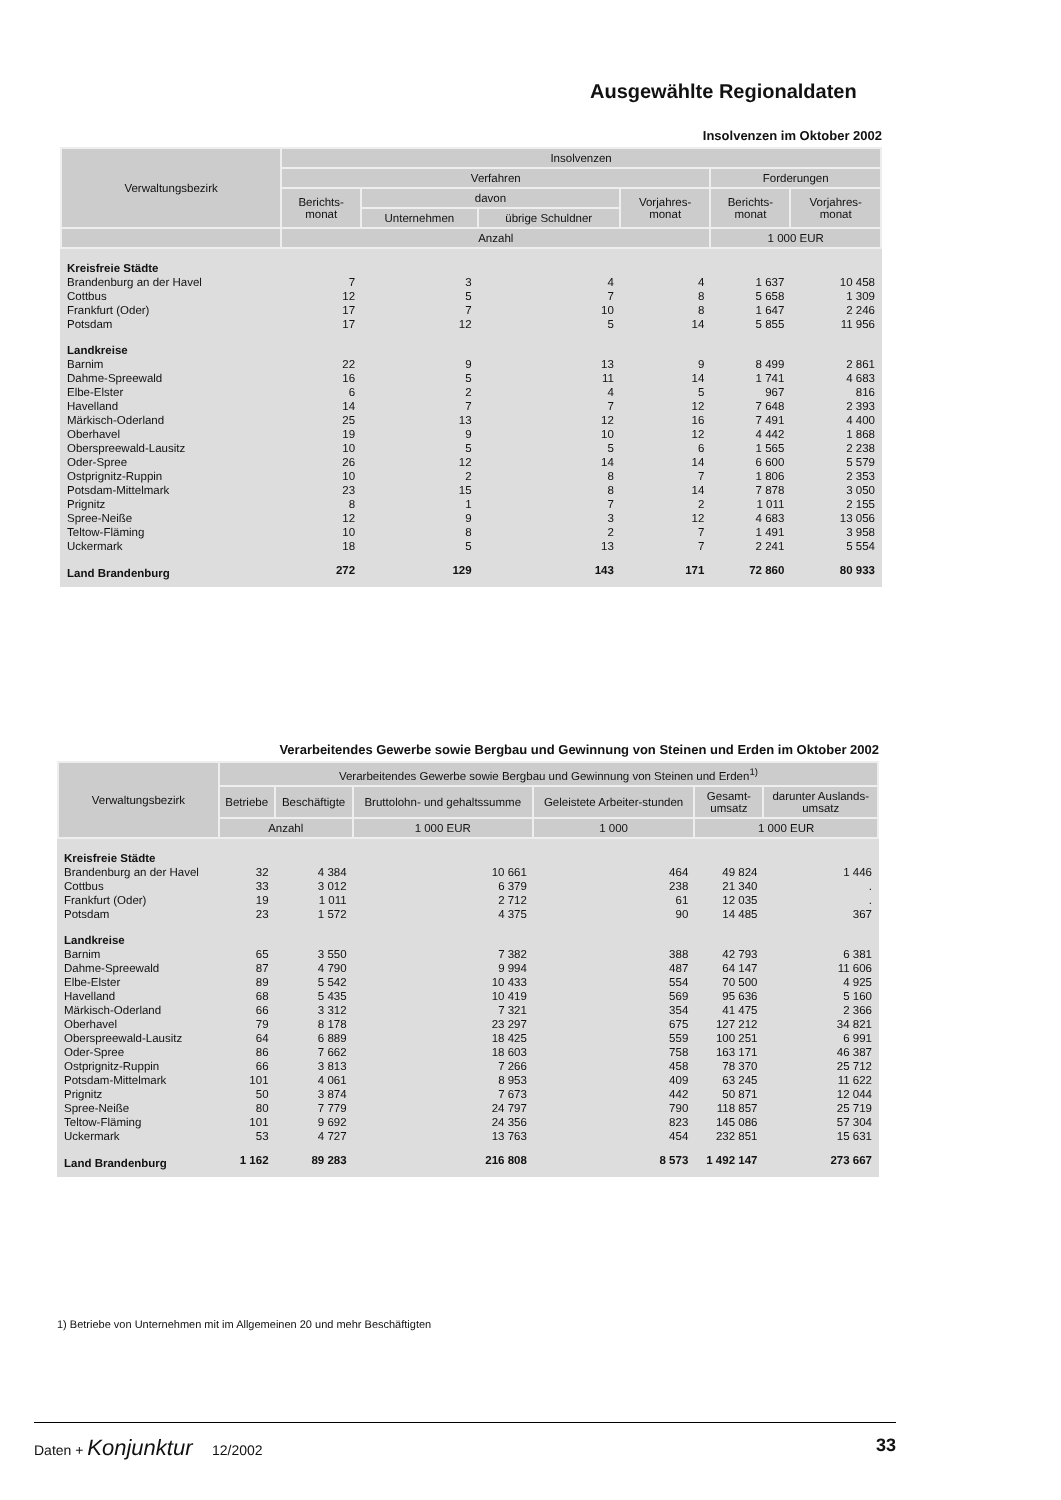Ausgewählte Regionaldaten
Insolvenzen im Oktober 2002
| Verwaltungsbezirk | Insolvenzen | | | | | |
| --- | --- | --- | --- | --- | --- | --- |
| | Verfahren | | | | Forderungen | |
| | Berichts- monat | davon | | Vorjahres- monat | Berichts- monat | Vorjahres- monat |
| | | Unternehmen | übrige Schuldner | | | |
| | Anzahl | | | | 1 000 EUR | |
| Kreisfreie Städte | | | | | | |
| Brandenburg an der Havel | 7 | 3 | 4 | 4 | 1 637 | 10 458 |
| Cottbus | 12 | 5 | 7 | 8 | 5 658 | 1 309 |
| Frankfurt (Oder) | 17 | 7 | 10 | 8 | 1 647 | 2 246 |
| Potsdam | 17 | 12 | 5 | 14 | 5 855 | 11 956 |
| Landkreise | | | | | | |
| Barnim | 22 | 9 | 13 | 9 | 8 499 | 2 861 |
| Dahme-Spreewald | 16 | 5 | 11 | 14 | 1 741 | 4 683 |
| Elbe-Elster | 6 | 2 | 4 | 5 | 967 | 816 |
| Havelland | 14 | 7 | 7 | 12 | 7 648 | 2 393 |
| Märkisch-Oderland | 25 | 13 | 12 | 16 | 7 491 | 4 400 |
| Oberhavel | 19 | 9 | 10 | 12 | 4 442 | 1 868 |
| Oberspreewald-Lausitz | 10 | 5 | 5 | 6 | 1 565 | 2 238 |
| Oder-Spree | 26 | 12 | 14 | 14 | 6 600 | 5 579 |
| Ostprignitz-Ruppin | 10 | 2 | 8 | 7 | 1 806 | 2 353 |
| Potsdam-Mittelmark | 23 | 15 | 8 | 14 | 7 878 | 3 050 |
| Prignitz | 8 | 1 | 7 | 2 | 1 011 | 2 155 |
| Spree-Neiße | 12 | 9 | 3 | 12 | 4 683 | 13 056 |
| Teltow-Fläming | 10 | 8 | 2 | 7 | 1 491 | 3 958 |
| Uckermark | 18 | 5 | 13 | 7 | 2 241 | 5 554 |
| Land Brandenburg | 272 | 129 | 143 | 171 | 72 860 | 80 933 |
Verarbeitendes Gewerbe sowie Bergbau und Gewinnung von Steinen und Erden im Oktober 2002
| Verwaltungsbezirk | Verarbeitendes Gewerbe sowie Bergbau und Gewinnung von Steinen und Erden<sup>1)</sup> | | | | | |
| --- | --- | --- | --- | --- | --- | --- |
| | Betriebe | Beschäftigte | Bruttolohn- und gehaltssumme | Geleistete Arbeiter-stunden | Gesamt- umsatz | darunter Auslands- umsatz |
| | Anzahl | | 1 000 EUR | 1 000 | 1 000 EUR | |
| Kreisfreie Städte | | | | | | |
| Brandenburg an der Havel | 32 | 4 384 | 10 661 | 464 | 49 824 | 1 446 |
| Cottbus | 33 | 3 012 | 6 379 | 238 | 21 340 | . |
| Frankfurt (Oder) | 19 | 1 011 | 2 712 | 61 | 12 035 | . |
| Potsdam | 23 | 1 572 | 4 375 | 90 | 14 485 | 367 |
| Landkreise | | | | | | |
| Barnim | 65 | 3 550 | 7 382 | 388 | 42 793 | 6 381 |
| Dahme-Spreewald | 87 | 4 790 | 9 994 | 487 | 64 147 | 11 606 |
| Elbe-Elster | 89 | 5 542 | 10 433 | 554 | 70 500 | 4 925 |
| Havelland | 68 | 5 435 | 10 419 | 569 | 95 636 | 5 160 |
| Märkisch-Oderland | 66 | 3 312 | 7 321 | 354 | 41 475 | 2 366 |
| Oberhavel | 79 | 8 178 | 23 297 | 675 | 127 212 | 34 821 |
| Oberspreewald-Lausitz | 64 | 6 889 | 18 425 | 559 | 100 251 | 6 991 |
| Oder-Spree | 86 | 7 662 | 18 603 | 758 | 163 171 | 46 387 |
| Ostprignitz-Ruppin | 66 | 3 813 | 7 266 | 458 | 78 370 | 25 712 |
| Potsdam-Mittelmark | 101 | 4 061 | 8 953 | 409 | 63 245 | 11 622 |
| Prignitz | 50 | 3 874 | 7 673 | 442 | 50 871 | 12 044 |
| Spree-Neiße | 80 | 7 779 | 24 797 | 790 | 118 857 | 25 719 |
| Teltow-Fläming | 101 | 9 692 | 24 356 | 823 | 145 086 | 57 304 |
| Uckermark | 53 | 4 727 | 13 763 | 454 | 232 851 | 15 631 |
| Land Brandenburg | 1 162 | 89 283 | 216 808 | 8 573 | 1 492 147 | 273 667 |
1) Betriebe von Unternehmen mit im Allgemeinen 20 und mehr Beschäftigten
Daten + Konjunktur 12/2002 33